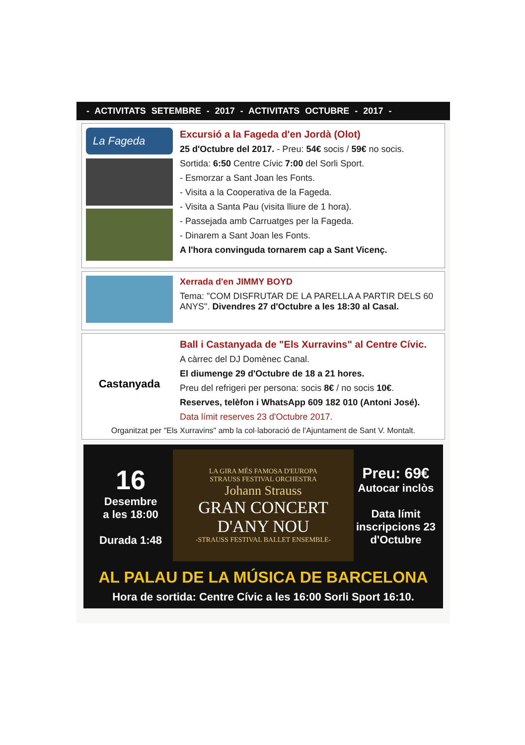- ACTIVITATS SETEMBRE - 2017 - ACTIVITATS OCTUBRE - 2017 -
La Fageda
Excursió a la Fageda d'en Jordà (Olot)
25 d'Octubre del 2017. - Preu: 54€ socis / 59€ no socis.
Sortida: 6:50 Centre Cívic 7:00 del Sorli Sport.
- Esmorzar a Sant Joan les Fonts.
- Visita a la Cooperativa de la Fageda.
- Visita a Santa Pau (visita lliure de 1 hora).
- Passejada amb Carruatges per la Fageda.
- Dinarem a Sant Joan les Fonts.
A l'hora convinguda tornarem cap a Sant Vicenç.
Xerrada d'en JIMMY BOYD
Tema: "COM DISFRUTAR DE LA PARELLA A PARTIR DELS 60 ANYS". Divendres 27 d'Octubre a les 18:30 al Casal.
Castanyada
Ball i Castanyada de "Els Xurravins" al Centre Cívic.
A càrrec del DJ Domènec Canal.
El diumenge 29 d'Octubre de 18 a 21 hores.
Preu del refrigeri per persona: socis 8€ / no socis 10€.
Reserves, telèfon i WhatsApp 609 182 010 (Antoni José).
Data límit reserves 23 d'Octubre 2017.
Organitzat per "Els Xurravins" amb la col·laboració de l'Ajuntament de Sant V. Montalt.
16
Desembre
a les 18:00
Durada 1:48
LA GIRA MÉS FAMOSA D'EUROPA
STRAUSS FESTIVAL ORCHESTRA
Johann Strauss
GRAN CONCERT
D'ANY NOU
-STRAUSS FESTIVAL BALLET ENSEMBLE-
Preu: 69€
Autocar inclòs
Data límit inscripcions 23 d'Octubre
AL PALAU DE LA MÚSICA DE BARCELONA
Hora de sortida: Centre Cívic a les 16:00 Sorli Sport 16:10.